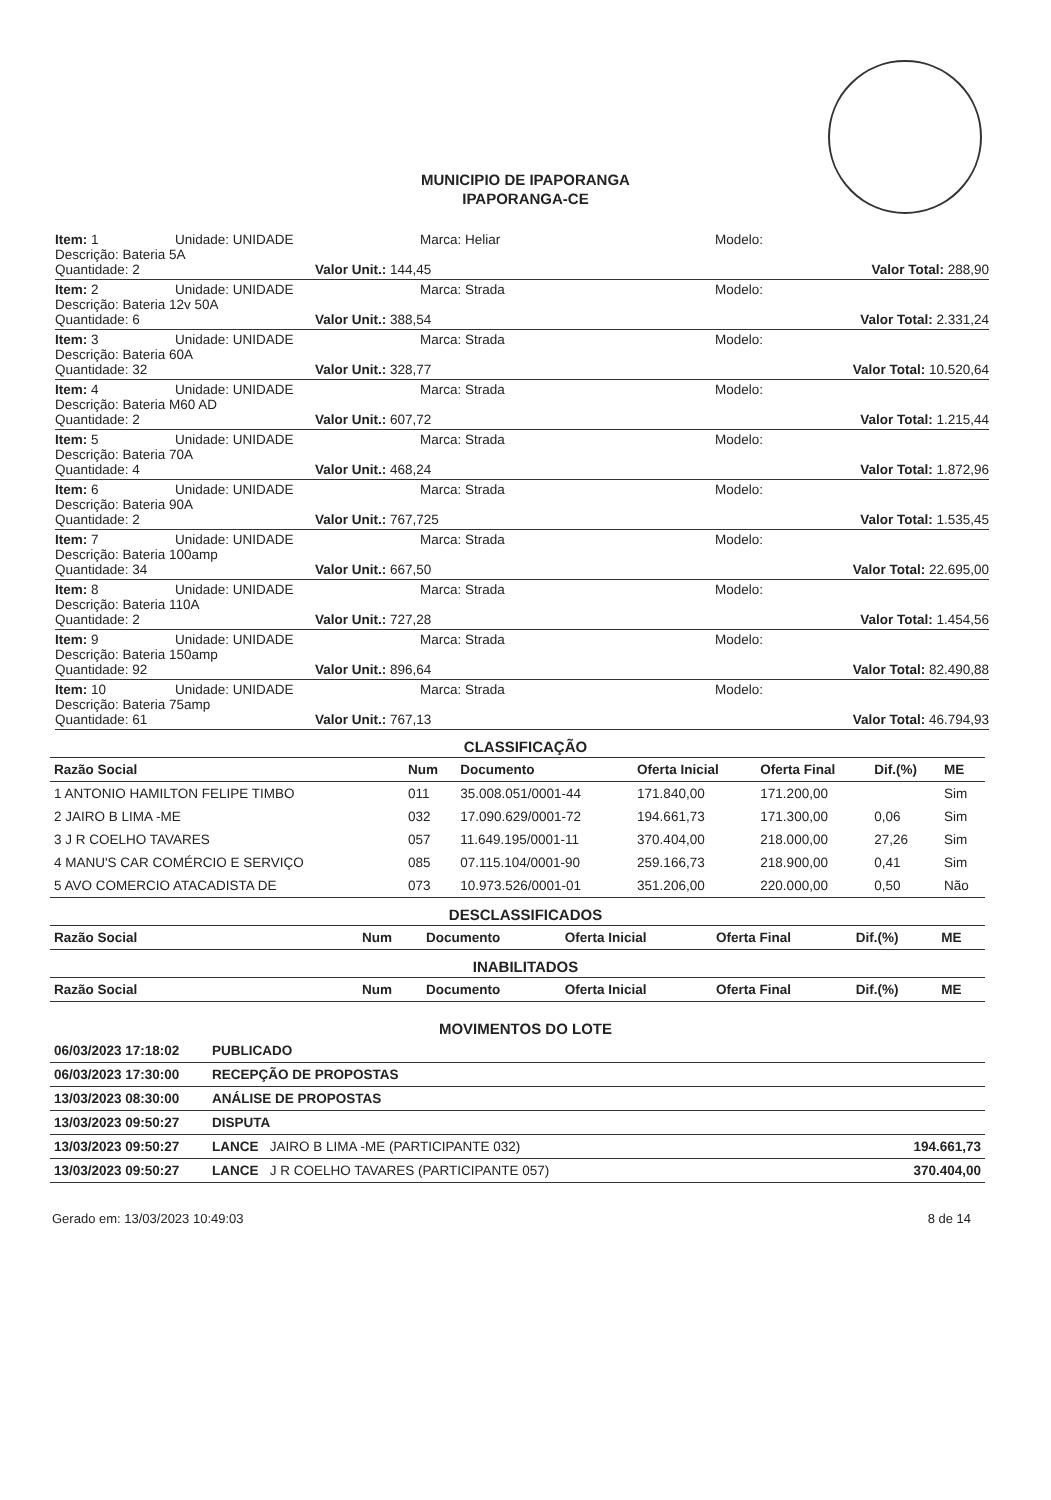MUNICIPIO DE IPAPORANGA
IPAPORANGA-CE
Item: 1 Unidade: UNIDADE Marca: Heliar Modelo:
Descrição: Bateria 5A
Quantidade: 2 Valor Unit.: 144,45 Valor Total: 288,90
Item: 2 Unidade: UNIDADE Marca: Strada Modelo:
Descrição: Bateria 12v 50A
Quantidade: 6 Valor Unit.: 388,54 Valor Total: 2.331,24
Item: 3 Unidade: UNIDADE Marca: Strada Modelo:
Descrição: Bateria 60A
Quantidade: 32 Valor Unit.: 328,77 Valor Total: 10.520,64
Item: 4 Unidade: UNIDADE Marca: Strada Modelo:
Descrição: Bateria M60 AD
Quantidade: 2 Valor Unit.: 607,72 Valor Total: 1.215,44
Item: 5 Unidade: UNIDADE Marca: Strada Modelo:
Descrição: Bateria 70A
Quantidade: 4 Valor Unit.: 468,24 Valor Total: 1.872,96
Item: 6 Unidade: UNIDADE Marca: Strada Modelo:
Descrição: Bateria 90A
Quantidade: 2 Valor Unit.: 767,725 Valor Total: 1.535,45
Item: 7 Unidade: UNIDADE Marca: Strada Modelo:
Descrição: Bateria 100amp
Quantidade: 34 Valor Unit.: 667,50 Valor Total: 22.695,00
Item: 8 Unidade: UNIDADE Marca: Strada Modelo:
Descrição: Bateria 110A
Quantidade: 2 Valor Unit.: 727,28 Valor Total: 1.454,56
Item: 9 Unidade: UNIDADE Marca: Strada Modelo:
Descrição: Bateria 150amp
Quantidade: 92 Valor Unit.: 896,64 Valor Total: 82.490,88
Item: 10 Unidade: UNIDADE Marca: Strada Modelo:
Descrição: Bateria 75amp
Quantidade: 61 Valor Unit.: 767,13 Valor Total: 46.794,93
CLASSIFICAÇÃO
| Razão Social | Num | Documento | Oferta Inicial | Oferta Final | Dif.(%) | ME |
| --- | --- | --- | --- | --- | --- | --- |
| 1 ANTONIO HAMILTON FELIPE TIMBO | 011 | 35.008.051/0001-44 | 171.840,00 | 171.200,00 | | Sim |
| 2 JAIRO B LIMA -ME | 032 | 17.090.629/0001-72 | 194.661,73 | 171.300,00 | 0,06 | Sim |
| 3 J R COELHO TAVARES | 057 | 11.649.195/0001-11 | 370.404,00 | 218.000,00 | 27,26 | Sim |
| 4 MANU'S CAR COMÉRCIO E SERVIÇO | 085 | 07.115.104/0001-90 | 259.166,73 | 218.900,00 | 0,41 | Sim |
| 5 AVO COMERCIO ATACADISTA DE | 073 | 10.973.526/0001-01 | 351.206,00 | 220.000,00 | 0,50 | Não |
DESCLASSIFICADOS
| Razão Social | Num | Documento | Oferta Inicial | Oferta Final | Dif.(%) | ME |
| --- | --- | --- | --- | --- | --- | --- |
INABILITADOS
| Razão Social | Num | Documento | Oferta Inicial | Oferta Final | Dif.(%) | ME |
| --- | --- | --- | --- | --- | --- | --- |
MOVIMENTOS DO LOTE
| 06/03/2023 17:18:02 | PUBLICADO | |
| 06/03/2023 17:30:00 | RECEPÇÃO DE PROPOSTAS | |
| 13/03/2023 08:30:00 | ANÁLISE DE PROPOSTAS | |
| 13/03/2023 09:50:27 | DISPUTA | |
| 13/03/2023 09:50:27 | LANCE JAIRO B LIMA -ME (PARTICIPANTE 032) | 194.661,73 |
| 13/03/2023 09:50:27 | LANCE J R COELHO TAVARES (PARTICIPANTE 057) | 370.404,00 |
Gerado em: 13/03/2023 10:49:03 8 de 14